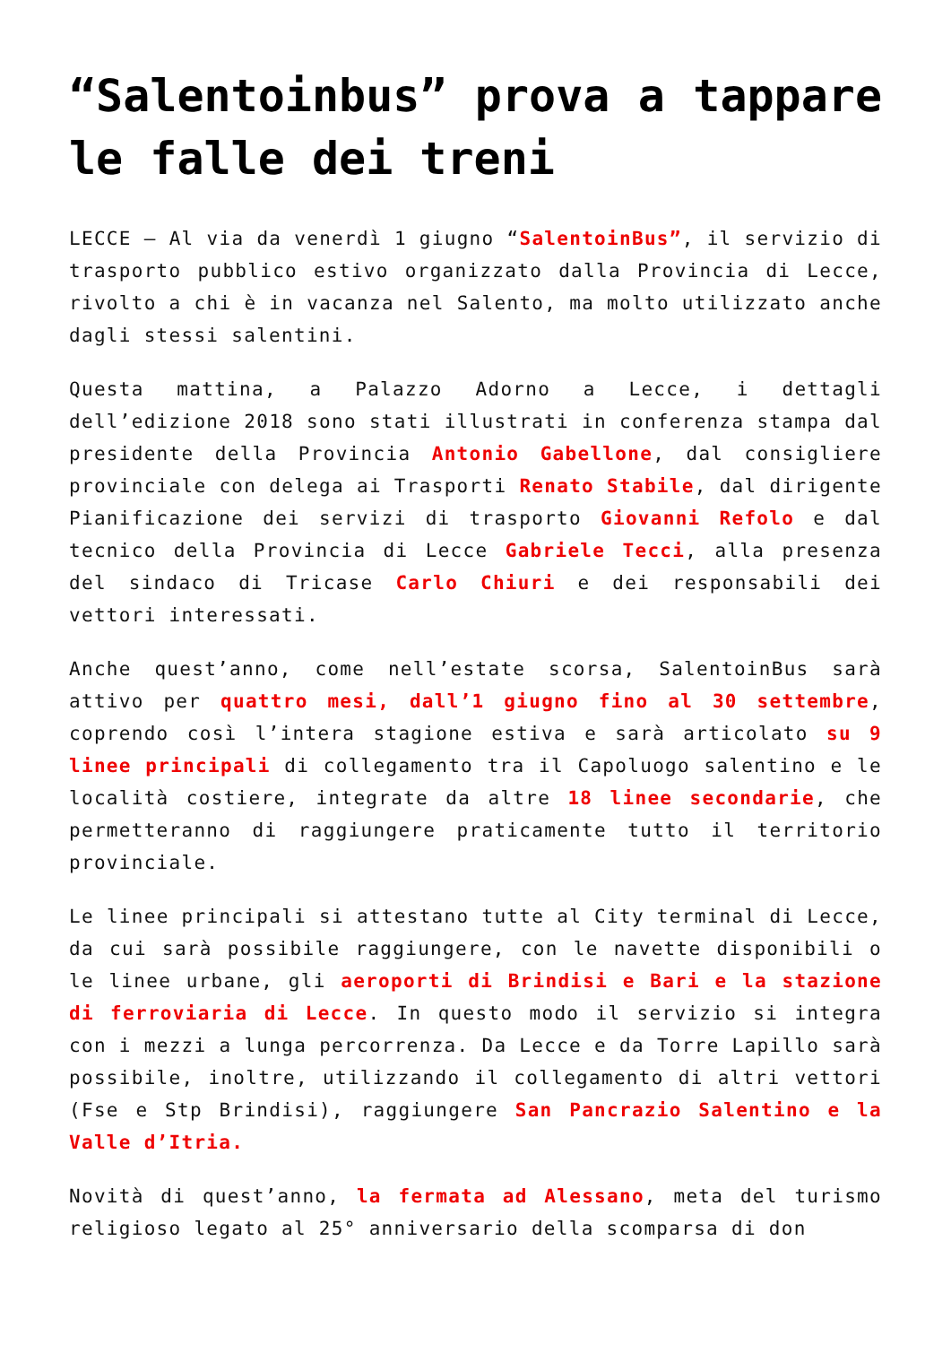“Salentoinbus” prova a tappare le falle dei treni
LECCE – Al via da venerdì 1 giugno “SalentoinBus”, il servizio di trasporto pubblico estivo organizzato dalla Provincia di Lecce, rivolto a chi è in vacanza nel Salento, ma molto utilizzato anche dagli stessi salentini.
Questa mattina, a Palazzo Adorno a Lecce, i dettagli dell’edizione 2018 sono stati illustrati in conferenza stampa dal presidente della Provincia Antonio Gabellone, dal consigliere provinciale con delega ai Trasporti Renato Stabile, dal dirigente Pianificazione dei servizi di trasporto Giovanni Refolo e dal tecnico della Provincia di Lecce Gabriele Tecci, alla presenza del sindaco di Tricase Carlo Chiuri e dei responsabili dei vettori interessati.
Anche quest’anno, come nell’estate scorsa, SalentoinBus sarà attivo per quattro mesi, dall’1 giugno fino al 30 settembre, coprendo così l’intera stagione estiva e sarà articolato su 9 linee principali di collegamento tra il Capoluogo salentino e le località costiere, integrate da altre 18 linee secondarie, che permetteranno di raggiungere praticamente tutto il territorio provinciale.
Le linee principali si attestano tutte al City terminal di Lecce, da cui sarà possibile raggiungere, con le navette disponibili o le linee urbane, gli aeroporti di Brindisi e Bari e la stazione di ferroviaria di Lecce. In questo modo il servizio si integra con i mezzi a lunga percorrenza. Da Lecce e da Torre Lapillo sarà possibile, inoltre, utilizzando il collegamento di altri vettori (Fse e Stp Brindisi), raggiungere San Pancrazio Salentino e la Valle d’Itria.
Novità di quest’anno, la fermata ad Alessano, meta del turismo religioso legato al 25° anniversario della scomparsa di don